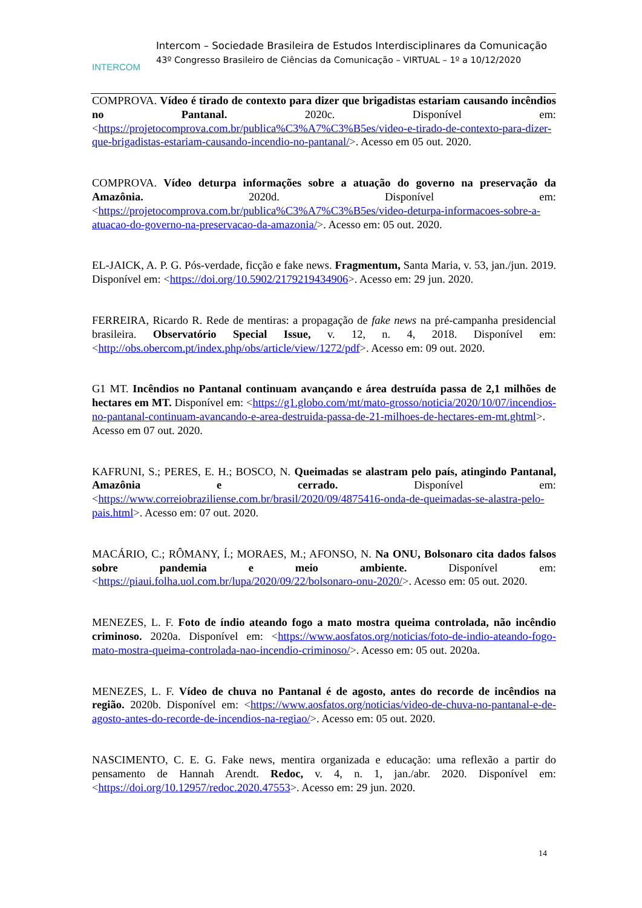INTERCOM
Intercom – Sociedade Brasileira de Estudos Interdisciplinares da Comunicação
43º Congresso Brasileiro de Ciências da Comunicação – VIRTUAL – 1º a 10/12/2020
COMPROVA. Vídeo é tirado de contexto para dizer que brigadistas estariam causando incêndios no Pantanal. 2020c. Disponível em: <https://projetocomprova.com.br/publica%C3%A7%C3%B5es/video-e-tirado-de-contexto-para-dizer-que-brigadistas-estariam-causando-incendio-no-pantanal/>. Acesso em 05 out. 2020.
COMPROVA. Vídeo deturpa informações sobre a atuação do governo na preservação da Amazônia. 2020d. Disponível em: <https://projetocomprova.com.br/publica%C3%A7%C3%B5es/video-deturpa-informacoes-sobre-a-atuacao-do-governo-na-preservacao-da-amazonia/>. Acesso em: 05 out. 2020.
EL-JAICK, A. P. G. Pós-verdade, ficção e fake news. Fragmentum, Santa Maria, v. 53, jan./jun. 2019. Disponível em: <https://doi.org/10.5902/2179219434906>. Acesso em: 29 jun. 2020.
FERREIRA, Ricardo R. Rede de mentiras: a propagação de fake news na pré-campanha presidencial brasileira. Observatório Special Issue, v. 12, n. 4, 2018. Disponível em: <http://obs.obercom.pt/index.php/obs/article/view/1272/pdf>. Acesso em: 09 out. 2020.
G1 MT. Incêndios no Pantanal continuam avançando e área destruída passa de 2,1 milhões de hectares em MT. Disponível em: <https://g1.globo.com/mt/mato-grosso/noticia/2020/10/07/incendios-no-pantanal-continuam-avancando-e-area-destruida-passa-de-21-milhoes-de-hectares-em-mt.ghtml>. Acesso em 07 out. 2020.
KAFRUNI, S.; PERES, E. H.; BOSCO, N. Queimadas se alastram pelo país, atingindo Pantanal, Amazônia e cerrado. Disponível em: <https://www.correiobraziliense.com.br/brasil/2020/09/4875416-onda-de-queimadas-se-alastra-pelo-pais.html>. Acesso em: 07 out. 2020.
MACÁRIO, C.; RÔMANY, Í.; MORAES, M.; AFONSO, N. Na ONU, Bolsonaro cita dados falsos sobre pandemia e meio ambiente. Disponível em: <https://piaui.folha.uol.com.br/lupa/2020/09/22/bolsonaro-onu-2020/>. Acesso em: 05 out. 2020.
MENEZES, L. F. Foto de índio ateando fogo a mato mostra queima controlada, não incêndio criminoso. 2020a. Disponível em: <https://www.aosfatos.org/noticias/foto-de-indio-ateando-fogo-mato-mostra-queima-controlada-nao-incendio-criminoso/>. Acesso em: 05 out. 2020a.
MENEZES, L. F. Vídeo de chuva no Pantanal é de agosto, antes do recorde de incêndios na região. 2020b. Disponível em: <https://www.aosfatos.org/noticias/video-de-chuva-no-pantanal-e-de-agosto-antes-do-recorde-de-incendios-na-regiao/>. Acesso em: 05 out. 2020.
NASCIMENTO, C. E. G. Fake news, mentira organizada e educação: uma reflexão a partir do pensamento de Hannah Arendt. Redoc, v. 4, n. 1, jan./abr. 2020. Disponível em: <https://doi.org/10.12957/redoc.2020.47553>. Acesso em: 29 jun. 2020.
14